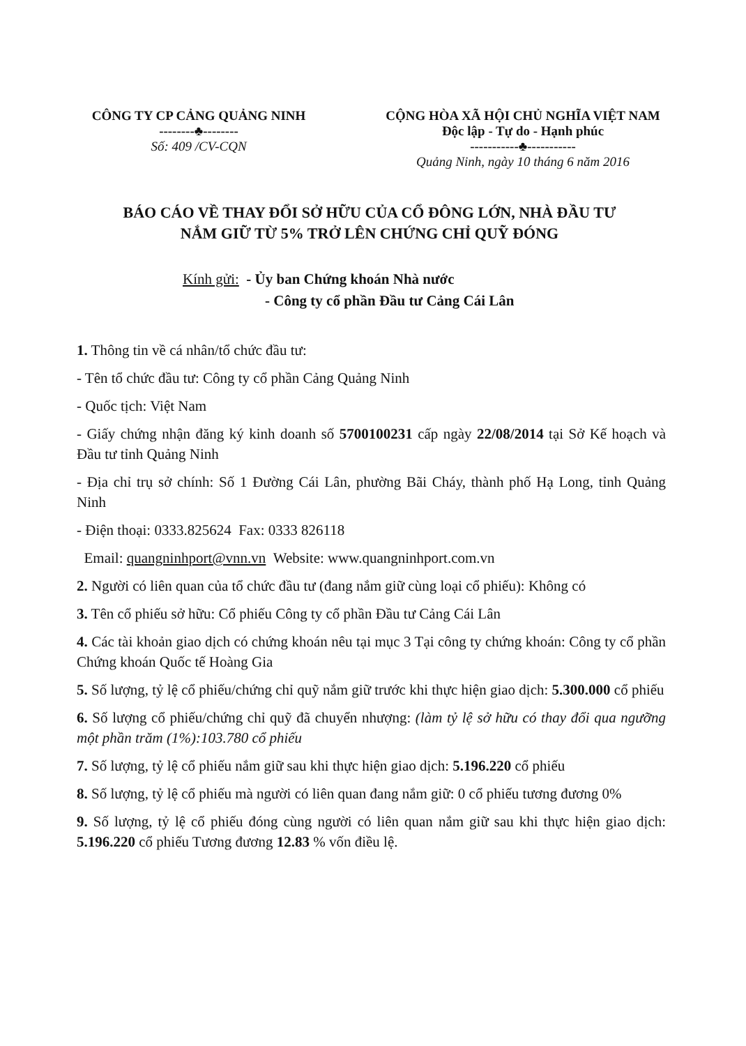CÔNG TY CP CẢNG QUẢNG NINH
--------♣--------
Số: 409 /CV-CQN
CỘNG HÒA XÃ HỘI CHỦ NGHĨA VIỆT NAM
Độc lập - Tự do - Hạnh phúc
-----------♣-----------
Quảng Ninh, ngày 10 tháng 6 năm 2016
BÁO CÁO VỀ THAY ĐỔI SỞ HỮU CỦA CỔ ĐÔNG LỚN, NHÀ ĐẦU TƯ
NẮM GIỮ TỪ 5% TRỞ LÊN CHỨNG CHỈ QUỸ ĐÓNG
Kính gửi: - Ủy ban Chứng khoán Nhà nước
- Công ty cổ phần Đầu tư Cảng Cái Lân
1. Thông tin về cá nhân/tổ chức đầu tư:
- Tên tổ chức đầu tư: Công ty cổ phần Cảng Quảng Ninh
- Quốc tịch: Việt Nam
- Giấy chứng nhận đăng ký kinh doanh số 5700100231 cấp ngày 22/08/2014 tại Sở Kế hoạch và Đầu tư tỉnh Quảng Ninh
- Địa chỉ trụ sở chính: Số 1 Đường Cái Lân, phường Bãi Cháy, thành phố Hạ Long, tỉnh Quảng Ninh
- Điện thoại: 0333.825624 Fax: 0333 826118
Email: quangninhport@vnn.vn Website: www.quangninhport.com.vn
2. Người có liên quan của tổ chức đầu tư (đang nắm giữ cùng loại cổ phiếu): Không có
3. Tên cổ phiếu sở hữu: Cổ phiếu Công ty cổ phần Đầu tư Cảng Cái Lân
4. Các tài khoản giao dịch có chứng khoán nêu tại mục 3 Tại công ty chứng khoán: Công ty cổ phần Chứng khoán Quốc tế Hoàng Gia
5. Số lượng, tỷ lệ cổ phiếu/chứng chỉ quỹ nắm giữ trước khi thực hiện giao dịch: 5.300.000 cổ phiếu
6. Số lượng cổ phiếu/chứng chỉ quỹ đã chuyển nhượng: (làm tỷ lệ sở hữu có thay đổi qua ngưỡng một phần trăm (1%):103.780 cổ phiếu
7. Số lượng, tỷ lệ cổ phiếu nắm giữ sau khi thực hiện giao dịch: 5.196.220 cổ phiếu
8. Số lượng, tỷ lệ cổ phiếu mà người có liên quan đang nắm giữ: 0 cổ phiếu tương đương 0%
9. Số lượng, tỷ lệ cổ phiếu đóng cùng người có liên quan nắm giữ sau khi thực hiện giao dịch: 5.196.220 cổ phiếu Tương đương 12.83 % vốn điều lệ.